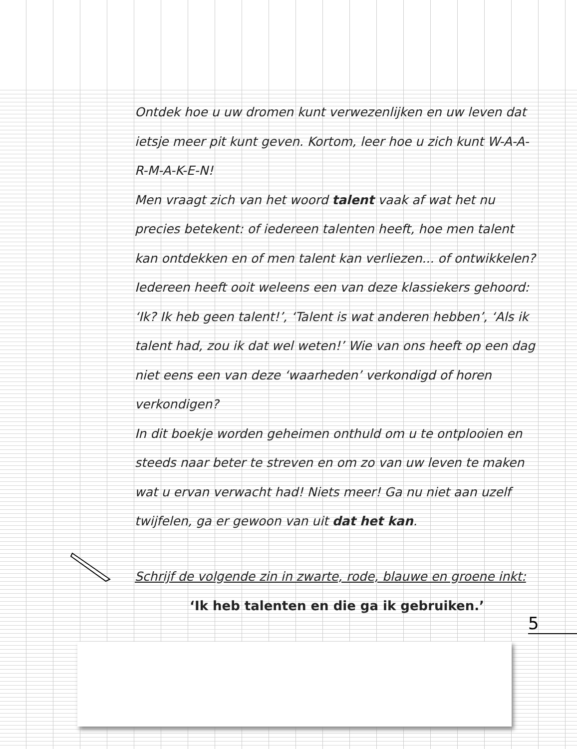Ontdek hoe u uw dromen kunt verwezenlijken en uw leven dat ietsje meer pit kunt geven. Kortom, leer hoe u zich kunt W-A-A-R-M-A-K-E-N!
Men vraagt zich van het woord talent vaak af wat het nu precies betekent: of iedereen talenten heeft, hoe men talent kan ontdekken en of men talent kan verliezen... of ontwikkelen? Iedereen heeft ooit weleens een van deze klassiekers gehoord: ‘Ik? Ik heb geen talent!’, ‘Talent is wat anderen hebben’, ‘Als ik talent had, zou ik dat wel weten!’ Wie van ons heeft op een dag niet eens een van deze ‘waarheden’ verkondigd of horen verkondigen?
In dit boekje worden geheimen onthuld om u te ontplooien en steeds naar beter te streven en om zo van uw leven te maken wat u ervan verwacht had! Niets meer! Ga nu niet aan uzelf twijfelen, ga er gewoon van uit dat het kan.
Schrijf de volgende zin in zwarte, rode, blauwe en groene inkt:
‘Ik heb talenten en die ga ik gebruiken.’
5